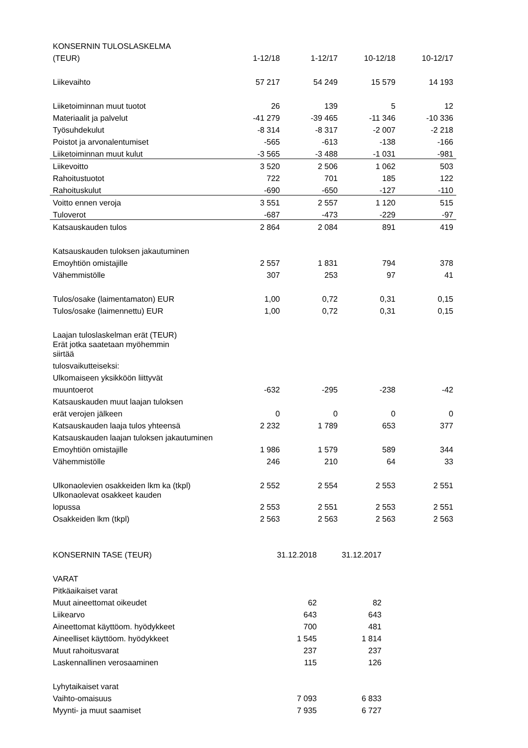| KONSERNIN TULOSLASKELMA | | | | |
| --- | --- | --- | --- | --- |
| (TEUR) | 1-12/18 | 1-12/17 | 10-12/18 | 10-12/17 |
| Liikevaihto | 57 217 | 54 249 | 15 579 | 14 193 |
| Liiketoiminnan muut tuotot | 26 | 139 | 5 | 12 |
| Materiaalit ja palvelut | -41 279 | -39 465 | -11 346 | -10 336 |
| Työsuhdekulut | -8 314 | -8 317 | -2 007 | -2 218 |
| Poistot ja arvonalentumiset | -565 | -613 | -138 | -166 |
| Liiketoiminnan muut kulut | -3 565 | -3 488 | -1 031 | -981 |
| Liikevoitto | 3 520 | 2 506 | 1 062 | 503 |
| Rahoitustuotot | 722 | 701 | 185 | 122 |
| Rahoituskulut | -690 | -650 | -127 | -110 |
| Voitto ennen veroja | 3 551 | 2 557 | 1 120 | 515 |
| Tuloverot | -687 | -473 | -229 | -97 |
| Katsauskauden tulos | 2 864 | 2 084 | 891 | 419 |
| Katsauskauden tuloksen jakautuminen | | | | |
| Emoyhtiön omistajille | 2 557 | 1 831 | 794 | 378 |
| Vähemmistölle | 307 | 253 | 97 | 41 |
| Tulos/osake (laimentamaton) EUR | 1,00 | 0,72 | 0,31 | 0,15 |
| Tulos/osake (laimennettu) EUR | 1,00 | 0,72 | 0,31 | 0,15 |
| Laajan tuloslaskelman erät (TEUR) | | | | |
| Erät jotka saatetaan myöhemmin | | | | |
| siirtää | | | | |
| tulosvaikutteiseksi: | | | | |
| Ulkomaiseen yksikköön liittyvät | | | | |
| muuntoerot | -632 | -295 | -238 | -42 |
| Katsauskauden muut laajan tuloksen | | | | |
| erät verojen jälkeen | 0 | 0 | 0 | 0 |
| Katsauskauden laaja tulos yhteensä | 2 232 | 1 789 | 653 | 377 |
| Katsauskauden laajan tuloksen jakautuminen | | | | |
| Emoyhtiön omistajille | 1 986 | 1 579 | 589 | 344 |
| Vähemmistölle | 246 | 210 | 64 | 33 |
| Ulkonaolevien osakkeiden lkm ka (tkpl) | 2 552 | 2 554 | 2 553 | 2 551 |
| Ulkonaolevat osakkeet kauden | | | | |
| lopussa | 2 553 | 2 551 | 2 553 | 2 551 |
| Osakkeiden lkm (tkpl) | 2 563 | 2 563 | 2 563 | 2 563 |
| KONSERNIN TASE (TEUR) | 31.12.2018 | 31.12.2017 |
| --- | --- | --- |
| VARAT | | |
| Pitkäaikaiset varat | | |
| Muut aineettomat oikeudet | 62 | 82 |
| Liikearvo | 643 | 643 |
| Aineettomat käyttöom. hyödykkeet | 700 | 481 |
| Aineelliset käyttöom. hyödykkeet | 1 545 | 1 814 |
| Muut rahoitusvarat | 237 | 237 |
| Laskennallinen verosaaminen | 115 | 126 |
| Lyhytaikaiset varat | | |
| Vaihto-omaisuus | 7 093 | 6 833 |
| Myynti- ja muut saamiset | 7 935 | 6 727 |